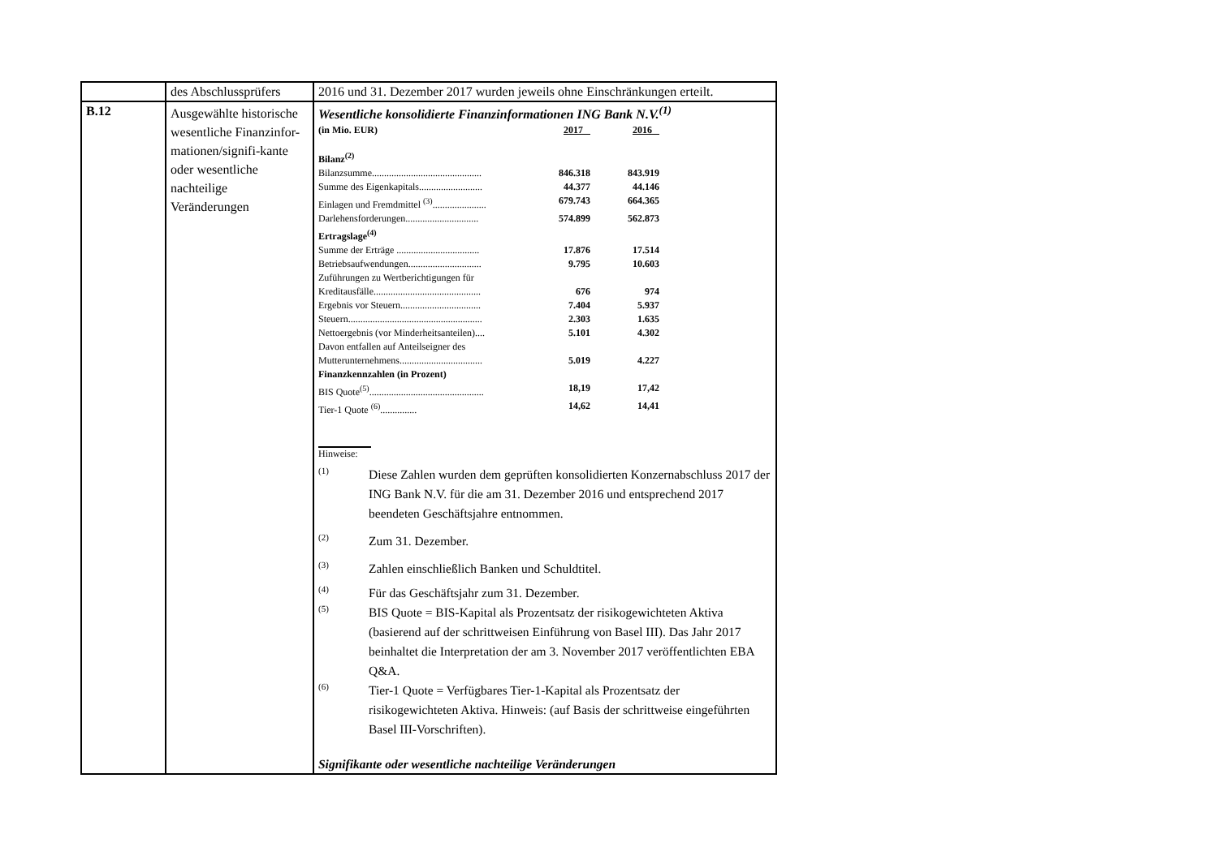| | des Abschlussprüfers | 2016 und 31. Dezember 2017 wurden jeweils ohne Einschränkungen erteilt. |
| B.12 | Ausgewählte historische wesentliche Finanzinfor-mationen/signifi-kante oder wesentliche nachteilige Veränderungen | Wesentliche konsolidierte Finanzinformationen ING Bank N.V.<sup>(1)</sup> / (in Mio. EUR) / 2017 / 2016 / / Bilanz<sup>(2)</sup> / / / / Bilanzsumme............................................. / 846.318 / 843.919 / / Summe des Eigenkapitals.......................... / 44.377 / 44.146 / / Einlagen und Fremdmittel <sup>(3)</sup>...................... / 679.743 / 664.365 / / Darlehensforderungen.............................. / 574.899 / 562.873 / / Ertragslage<sup>(4)</sup> / / / / Summe der Erträge .................................. / 17.876 / 17.514 / / Betriebsaufwendungen.............................. / 9.795 / 10.603 / / Zuführungen zu Wertberichtigungen für / / / / Kreditausfälle............................................ / 676 / 974 / / Ergebnis vor Steuern................................. / 7.404 / 5.937 / / Steuern....................................................... / 2.303 / 1.635 / / Nettoergebnis (vor Minderheitsanteilen).... / 5.101 / 4.302 / / Davon entfallen auf Anteilseigner des / / / / Mutterunternehmens.................................. / 5.019 / 4.227 / / Finanzkennzahlen (in Prozent) / / / / BIS Quote<sup>(5)</sup>............................................... / 18,19 / 17,42 / / Tier-1 Quote <sup>(6)</sup>............... / 14,62 / 14,41 / Hinweise: (1) Diese Zahlen wurden dem geprüften konsolidierten Konzernabschluss 2017 der ING Bank N.V. für die am 31. Dezember 2016 und entsprechend 2017 beendeten Geschäftsjahre entnommen. (2) Zum 31. Dezember. (3) Zahlen einschließlich Banken und Schuldtitel. (4) Für das Geschäftsjahr zum 31. Dezember. (5) BIS Quote = BIS-Kapital als Prozentsatz der risikogewichteten Aktiva (basierend auf der schrittweisen Einführung von Basel III). Das Jahr 2017 beinhaltet die Interpretation der am 3. November 2017 veröffentlichten EBA Q&A. (6) Tier-1 Quote = Verfügbares Tier-1-Kapital als Prozentsatz der risikogewichteten Aktiva. Hinweis: (auf Basis der schrittweise eingeführten Basel III-Vorschriften). Signifikante oder wesentliche nachteilige Veränderungen |